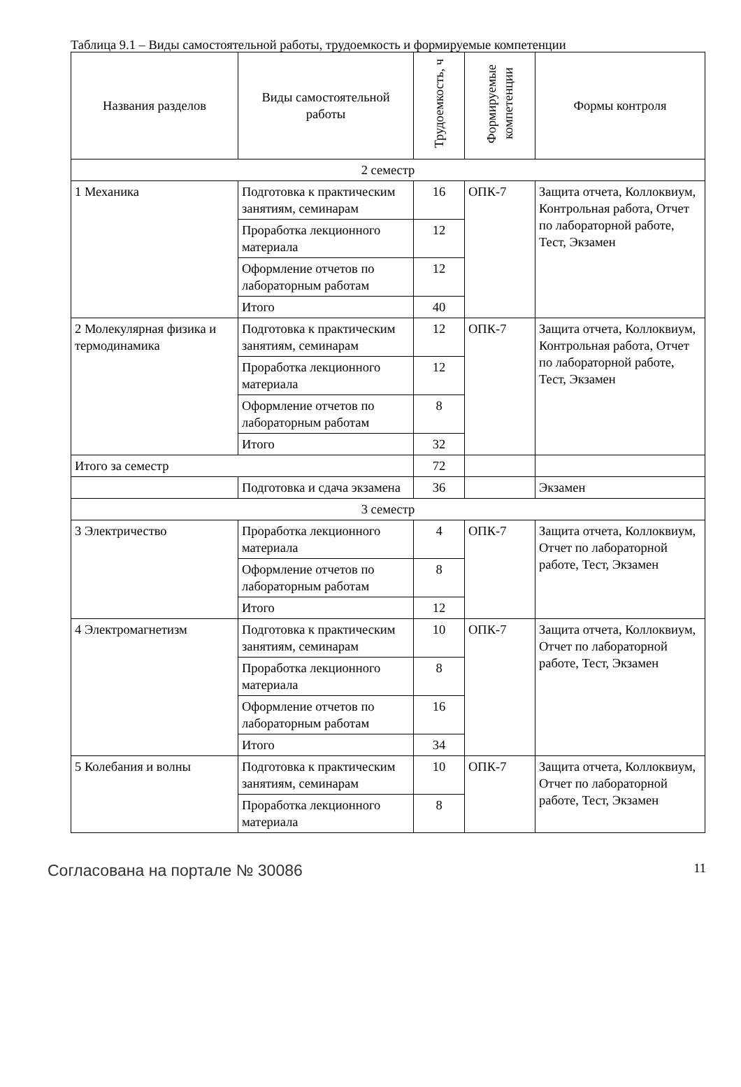Таблица 9.1 – Виды самостоятельной работы, трудоемкость и формируемые компетенции
| Названия разделов | Виды самостоятельной работы | Трудоемкость, ч | Формируемые компетенции | Формы контроля |
| --- | --- | --- | --- | --- |
| 2 семестр | | | | |
| 1 Механика | Подготовка к практическим занятиям, семинарам | 16 | ОПК-7 | Защита отчета, Коллоквиум, Контрольная работа, Отчет по лабораторной работе, Тест, Экзамен |
| | Проработка лекционного материала | 12 | | |
| | Оформление отчетов по лабораторным работам | 12 | | |
| | Итого | 40 | | |
| 2 Молекулярная физика и термодинамика | Подготовка к практическим занятиям, семинарам | 12 | ОПК-7 | Защита отчета, Коллоквиум, Контрольная работа, Отчет по лабораторной работе, Тест, Экзамен |
| | Проработка лекционного материала | 12 | | |
| | Оформление отчетов по лабораторным работам | 8 | | |
| | Итого | 32 | | |
| Итого за семестр | | 72 | | |
| | Подготовка и сдача экзамена | 36 | | Экзамен |
| 3 семестр | | | | |
| 3 Электричество | Проработка лекционного материала | 4 | ОПК-7 | Защита отчета, Коллоквиум, Отчет по лабораторной работе, Тест, Экзамен |
| | Оформление отчетов по лабораторным работам | 8 | | |
| | Итого | 12 | | |
| 4 Электромагнетизм | Подготовка к практическим занятиям, семинарам | 10 | ОПК-7 | Защита отчета, Коллоквиум, Отчет по лабораторной работе, Тест, Экзамен |
| | Проработка лекционного материала | 8 | | |
| | Оформление отчетов по лабораторным работам | 16 | | |
| | Итого | 34 | | |
| 5 Колебания и волны | Подготовка к практическим занятиям, семинарам | 10 | ОПК-7 | Защита отчета, Коллоквиум, Отчет по лабораторной работе, Тест, Экзамен |
| | Проработка лекционного материала | 8 | | |
Согласована на портале № 30086 11